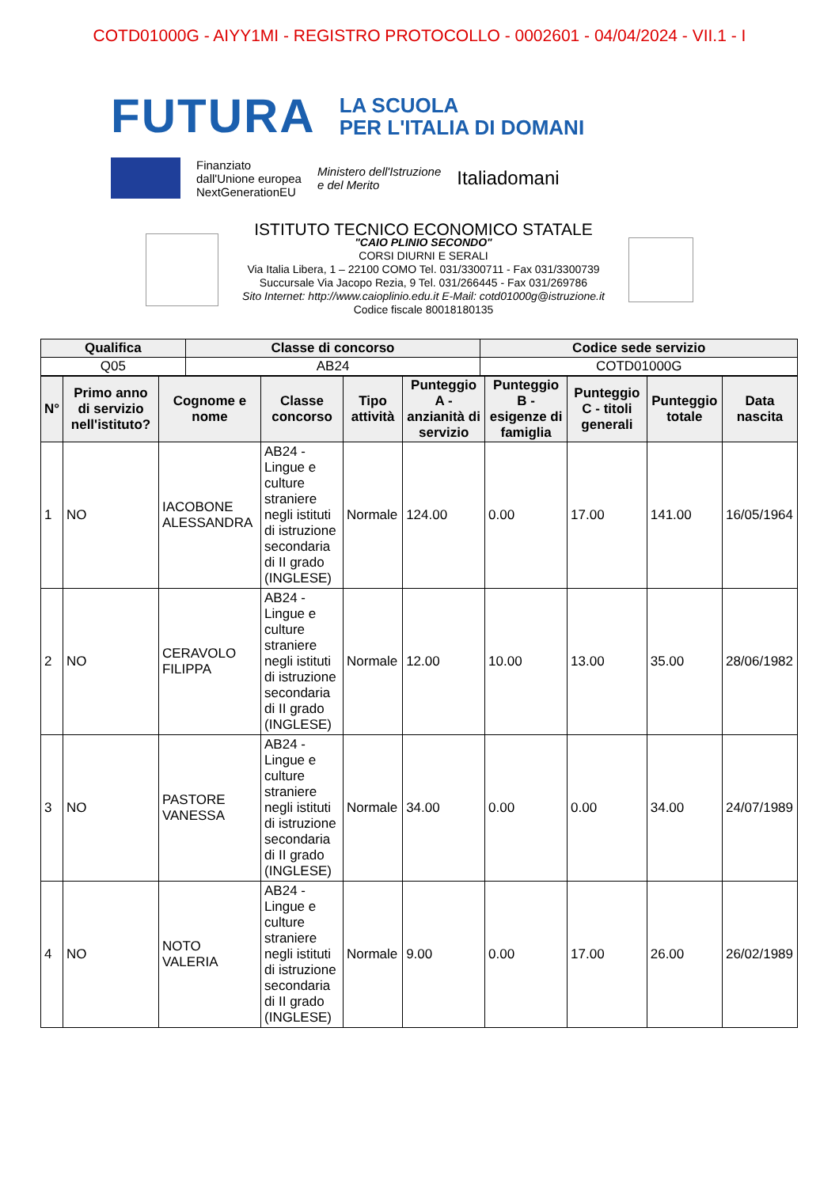COTD01000G - AIYY1MI - REGISTRO PROTOCOLLO - 0002601 - 04/04/2024 - VII.1 - I
FUTURA LA SCUOLA
PER L'ITALIA DI DOMANI
Finanziato
dall'Unione europea
NextGenerationEU
Ministero dell'Istruzione
e del Merito
Italiadomani
ISTITUTO TECNICO ECONOMICO STATALE
"CAIO PLINIO SECONDO"
CORSI DIURNI E SERALI
Via Italia Libera, 1 – 22100 COMO Tel. 031/3300711 - Fax 031/3300739
Succursale Via Jacopo Rezia, 9 Tel. 031/266445 - Fax 031/269786
Sito Internet: http://www.caioplinio.edu.it E-Mail: cotd01000g@istruzione.it
Codice fiscale 80018180135
| Qualifica | Classe di concorso | Codice sede servizio |
| --- | --- | --- |
| Q05 | AB24 | COTD01000G |
| N° | Primo anno di servizio nell'istituto? | Cognome e nome | Classe concorso | Tipo attività | Punteggio A - anzianità di servizio | Punteggio B - esigenze di famiglia | Punteggio C - titoli generali | Punteggio totale | Data nascita |
| --- | --- | --- | --- | --- | --- | --- | --- | --- | --- |
| 1 | NO | IACOBONE ALESSANDRA | AB24 - Lingue e culture straniere negli istituti di istruzione secondaria di II grado (INGLESE) | Normale | 124.00 | 0.00 | 17.00 | 141.00 | 16/05/1964 |
| 2 | NO | CERAVOLO FILIPPA | AB24 - Lingue e culture straniere negli istituti di istruzione secondaria di II grado (INGLESE) | Normale | 12.00 | 10.00 | 13.00 | 35.00 | 28/06/1982 |
| 3 | NO | PASTORE VANESSA | AB24 - Lingue e culture straniere negli istituti di istruzione secondaria di II grado (INGLESE) | Normale | 34.00 | 0.00 | 0.00 | 34.00 | 24/07/1989 |
| 4 | NO | NOTO VALERIA | AB24 - Lingue e culture straniere negli istituti di istruzione secondaria di II grado (INGLESE) | Normale | 9.00 | 0.00 | 17.00 | 26.00 | 26/02/1989 |